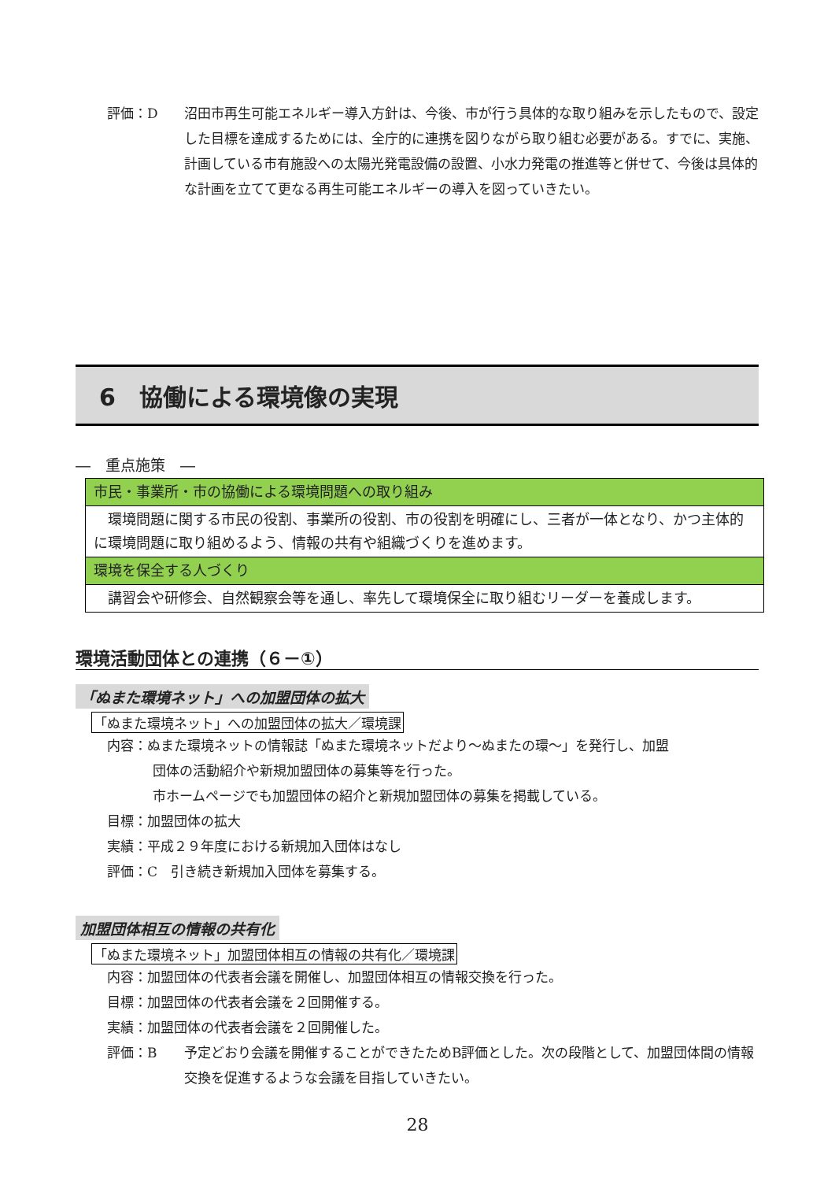評価：D 沼田市再生可能エネルギー導入方針は、今後、市が行う具体的な取り組みを示したもので、設定した目標を達成するためには、全庁的に連携を図りながら取り組む必要がある。すでに、実施、計画している市有施設への太陽光発電設備の設置、小水力発電の推進等と併せて、今後は具体的な計画を立てて更なる再生可能エネルギーの導入を図っていきたい。
6　協働による環境像の実現
―　重点施策　―
| 市民・事業所・市の協働による環境問題への取り組み |
| 環境問題に関する市民の役割、事業所の役割、市の役割を明確にし、三者が一体となり、かつ主体的に環境問題に取り組めるよう、情報の共有や組織づくりを進めます。 |
| 環境を保全する人づくり |
| 講習会や研修会、自然観察会等を通し、率先して環境保全に取り組むリーダーを養成します。 |
環境活動団体との連携（６－①）
「ぬまた環境ネット」への加盟団体の拡大
「ぬまた環境ネット」への加盟団体の拡大／環境課
内容：ぬまた環境ネットの情報誌「ぬまた環境ネットだより～ぬまたの環～」を発行し、加盟
団体の活動紹介や新規加盟団体の募集等を行った。
市ホームページでも加盟団体の紹介と新規加盟団体の募集を掲載している。
目標：加盟団体の拡大
実績：平成２９年度における新規加入団体はなし
評価：C　引き続き新規加入団体を募集する。
加盟団体相互の情報の共有化
「ぬまた環境ネット」加盟団体相互の情報の共有化／環境課
内容：加盟団体の代表者会議を開催し、加盟団体相互の情報交換を行った。
目標：加盟団体の代表者会議を２回開催する。
実績：加盟団体の代表者会議を２回開催した。
評価：B 予定どおり会議を開催することができたためB評価とした。次の段階として、加盟団体間の情報交換を促進するような会議を目指していきたい。
28